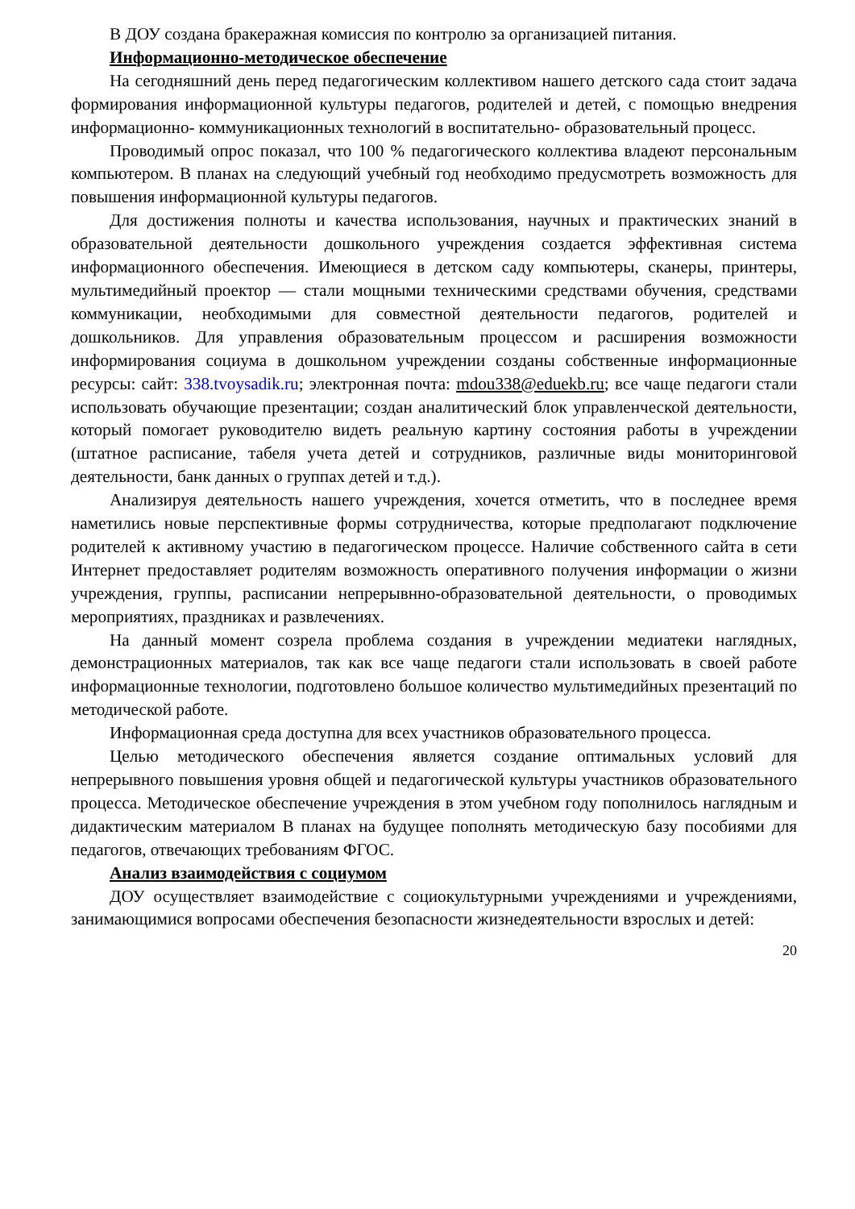В ДОУ создана бракеражная комиссия по контролю за организацией питания.
Информационно-методическое обеспечение
На сегодняшний день перед педагогическим коллективом нашего детского сада стоит задача формирования информационной культуры педагогов, родителей и детей, с помощью внедрения информационно- коммуникационных технологий в воспитательно- образовательный процесс.
Проводимый опрос показал, что 100 % педагогического коллектива владеют персональным компьютером. В планах на следующий учебный год необходимо предусмотреть возможность для повышения информационной культуры педагогов.
Для достижения полноты и качества использования, научных и практических знаний в образовательной деятельности дошкольного учреждения создается эффективная система информационного обеспечения. Имеющиеся в детском саду компьютеры, сканеры, принтеры, мультимедийный проектор — стали мощными техническими средствами обучения, средствами коммуникации, необходимыми для совместной деятельности педагогов, родителей и дошкольников. Для управления образовательным процессом и расширения возможности информирования социума в дошкольном учреждении созданы собственные информационные ресурсы: сайт: 338.tvoysadik.ru; электронная почта: mdou338@eduekb.ru; все чаще педагоги стали использовать обучающие презентации; создан аналитический блок управленческой деятельности, который помогает руководителю видеть реальную картину состояния работы в учреждении (штатное расписание, табеля учета детей и сотрудников, различные виды мониторинговой деятельности, банк данных о группах детей и т.д.).
Анализируя деятельность нашего учреждения, хочется отметить, что в последнее время наметились новые перспективные формы сотрудничества, которые предполагают подключение родителей к активному участию в педагогическом процессе. Наличие собственного сайта в сети Интернет предоставляет родителям возможность оперативного получения информации о жизни учреждения, группы, расписании непрерывнно-образовательной деятельности, о проводимых мероприятиях, праздниках и развлечениях.
На данный момент созрела проблема создания в учреждении медиатеки наглядных, демонстрационных материалов, так как все чаще педагоги стали использовать в своей работе информационные технологии, подготовлено большое количество мультимедийных презентаций по методической работе.
Информационная среда доступна для всех участников образовательного процесса.
Целью методического обеспечения является создание оптимальных условий для непрерывного повышения уровня общей и педагогической культуры участников образовательного процесса. Методическое обеспечение учреждения в этом учебном году пополнилось наглядным и дидактическим материалом В планах на будущее пополнять методическую базу пособиями для педагогов, отвечающих требованиям ФГОС.
Анализ взаимодействия с социумом
ДОУ осуществляет взаимодействие с социокультурными учреждениями и учреждениями, занимающимися вопросами обеспечения безопасности жизнедеятельности взрослых и детей:
20